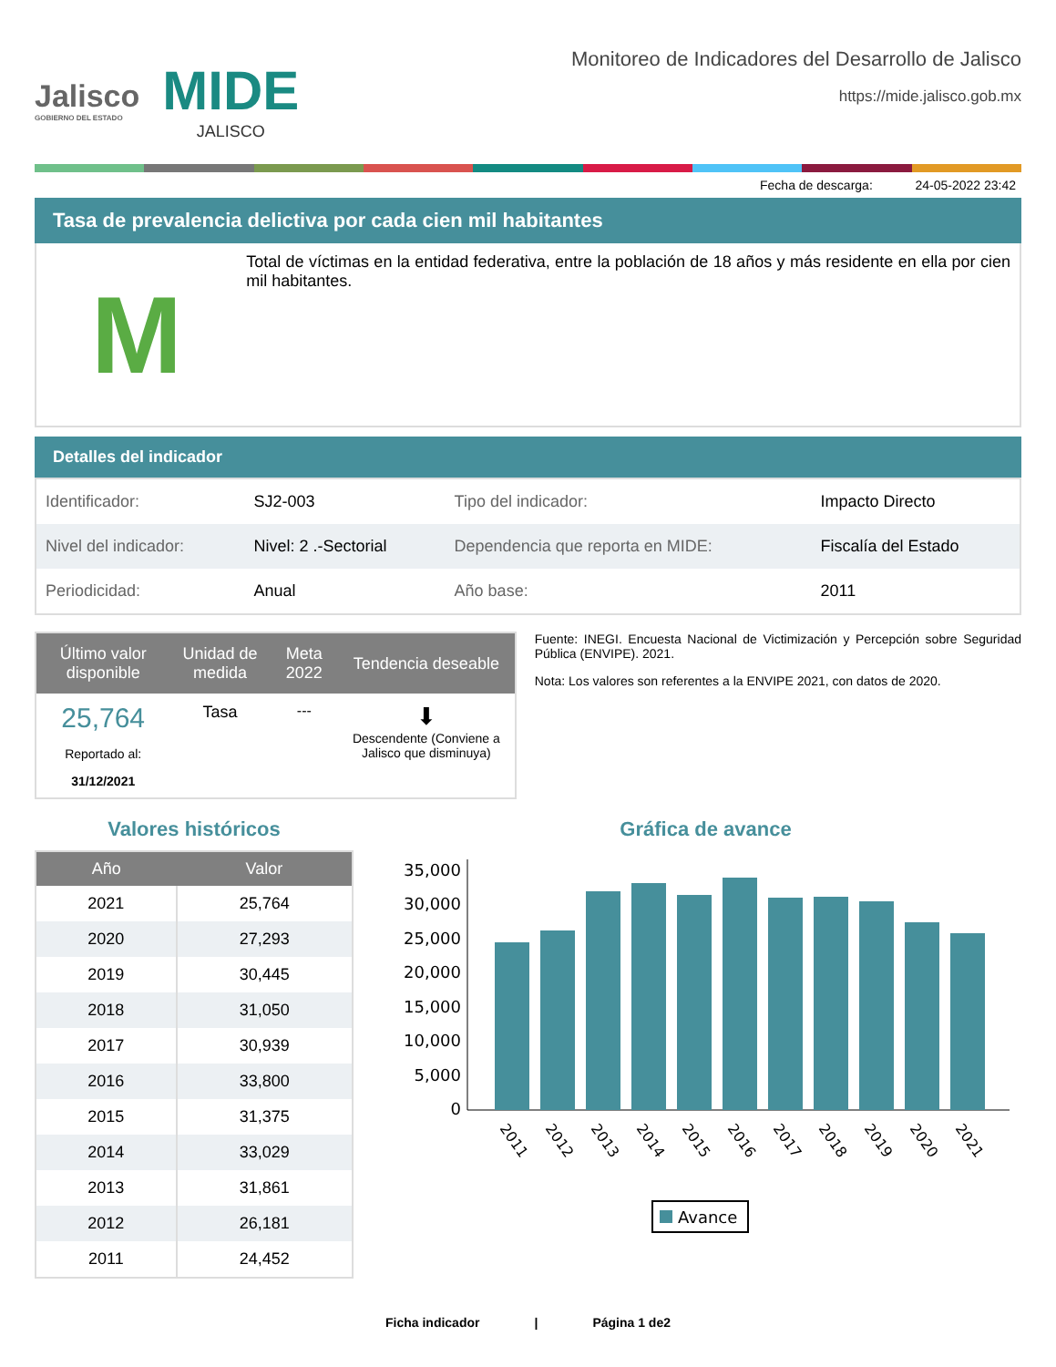Jalisco
GOBIERNO DEL ESTADO
MIDE
JALISCO
Monitoreo de Indicadores del Desarrollo de Jalisco
https://mide.jalisco.gob.mx
Fecha de descarga: 24-05-2022 23:42
Tasa de prevalencia delictiva por cada cien mil habitantes
M
Total de víctimas en la entidad federativa, entre la población de 18 años y más residente en ella por cien mil habitantes.
Detalles del indicador
| Identificador: | SJ2-003 | Tipo del indicador: | Impacto Directo |
| Nivel del indicador: | Nivel: 2 .-Sectorial | Dependencia que reporta en MIDE: | Fiscalía del Estado |
| Periodicidad: | Anual | Año base: | 2011 |
| Último valor disponible | Unidad de medida | Meta 2022 | Tendencia deseable |
| --- | --- | --- | --- |
| 25,764 Reportado al: 31/12/2021 | Tasa | --- | ⬇ Descendente (Conviene a Jalisco que disminuya) |
Fuente: INEGI. Encuesta Nacional de Victimización y Percepción sobre Seguridad Pública (ENVIPE). 2021.
Nota: Los valores son referentes a la ENVIPE 2021, con datos de 2020.
Valores históricos
| Año | Valor |
| --- | --- |
| 2021 | 25,764 |
| 2020 | 27,293 |
| 2019 | 30,445 |
| 2018 | 31,050 |
| 2017 | 30,939 |
| 2016 | 33,800 |
| 2015 | 31,375 |
| 2014 | 33,029 |
| 2013 | 31,861 |
| 2012 | 26,181 |
| 2011 | 24,452 |
Gráfica de avance
35,000
30,000
25,000
20,000
15,000
10,000
5,000
0
2011
2012
2013
2014
2015
2016
2017
2018
2019
2020
2021
Avance
Ficha indicador | Página 1 de2